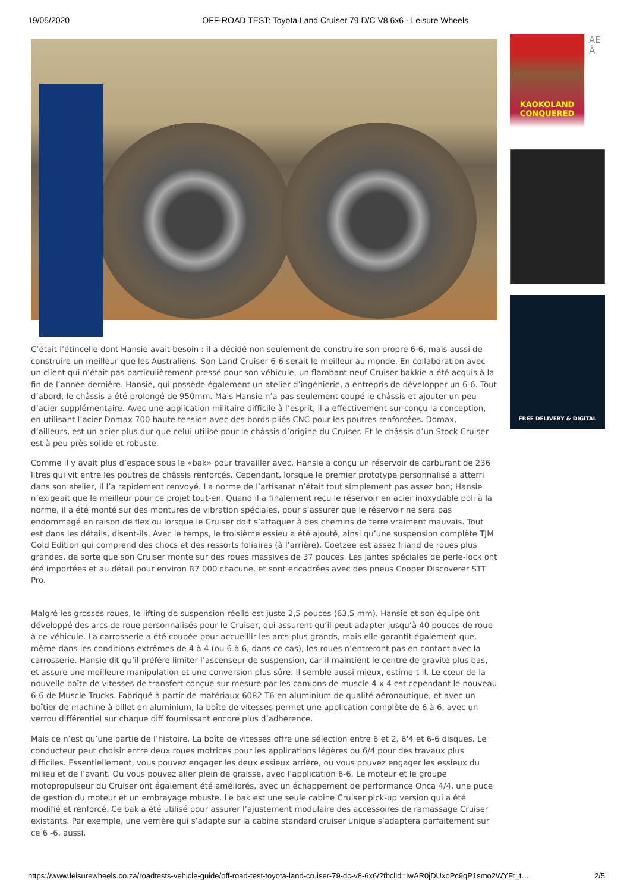19/05/2020 OFF-ROAD TEST: Toyota Land Cruiser 79 D/C V8 6x6 - Leisure Wheels
C’était l’étincelle dont Hansie avait besoin : il a décidé non seulement de construire son propre 6-6, mais aussi de construire un meilleur que les Australiens. Son Land Cruiser 6-6 serait le meilleur au monde. En collaboration avec un client qui n’était pas particulièrement pressé pour son véhicule, un flambant neuf Cruiser bakkie a été acquis à la fin de l’année dernière. Hansie, qui possède également un atelier d’ingénierie, a entrepris de développer un 6-6. Tout d’abord, le châssis a été prolongé de 950mm. Mais Hansie n’a pas seulement coupé le châssis et ajouter un peu d’acier supplémentaire. Avec une application militaire difficile à l’esprit, il a effectivement sur-conçu la conception, en utilisant l’acier Domax 700 haute tension avec des bords pliés CNC pour les poutres renforcées. Domax, d’ailleurs, est un acier plus dur que celui utilisé pour le châssis d’origine du Cruiser. Et le châssis d’un Stock Cruiser est à peu près solide et robuste.
Comme il y avait plus d’espace sous le «bak» pour travailler avec, Hansie a conçu un réservoir de carburant de 236 litres qui vit entre les poutres de châssis renforcés. Cependant, lorsque le premier prototype personnalisé a atterri dans son atelier, il l’a rapidement renvoyé. La norme de l’artisanat n’était tout simplement pas assez bon; Hansie n’exigeait que le meilleur pour ce projet tout-en. Quand il a finalement reçu le réservoir en acier inoxydable poli à la norme, il a été monté sur des montures de vibration spéciales, pour s’assurer que le réservoir ne sera pas endommagé en raison de flex ou lorsque le Cruiser doit s’attaquer à des chemins de terre vraiment mauvais. Tout est dans les détails, disent-ils. Avec le temps, le troisième essieu a été ajouté, ainsi qu’une suspension complète TJM Gold Edition qui comprend des chocs et des ressorts foliaires (à l’arrière). Coetzee est assez friand de roues plus grandes, de sorte que son Cruiser monte sur des roues massives de 37 pouces. Les jantes spéciales de perle-lock ont été importées et au détail pour environ R7 000 chacune, et sont encadrées avec des pneus Cooper Discoverer STT Pro.
Malgré les grosses roues, le lifting de suspension réelle est juste 2,5 pouces (63,5 mm). Hansie et son équipe ont développé des arcs de roue personnalisés pour le Cruiser, qui assurent qu’il peut adapter jusqu’à 40 pouces de roue à ce véhicule. La carrosserie a été coupée pour accueillir les arcs plus grands, mais elle garantit également que, même dans les conditions extrêmes de 4 à 4 (ou 6 à 6, dans ce cas), les roues n’entreront pas en contact avec la carrosserie. Hansie dit qu’il préfère limiter l’ascenseur de suspension, car il maintient le centre de gravité plus bas, et assure une meilleure manipulation et une conversion plus sûre. Il semble aussi mieux, estime-t-il. Le cœur de la nouvelle boîte de vitesses de transfert conçue sur mesure par les camions de muscle 4 x 4 est cependant le nouveau 6-6 de Muscle Trucks. Fabriqué à partir de matériaux 6082 T6 en aluminium de qualité aéronautique, et avec un boîtier de machine à billet en aluminium, la boîte de vitesses permet une application complète de 6 à 6, avec un verrou différentiel sur chaque diff fournissant encore plus d’adhérence.
Mais ce n’est qu’une partie de l’histoire. La boîte de vitesses offre une sélection entre 6 et 2, 6'4 et 6-6 disques. Le conducteur peut choisir entre deux roues motrices pour les applications légères ou 6/4 pour des travaux plus difficiles. Essentiellement, vous pouvez engager les deux essieux arrière, ou vous pouvez engager les essieux du milieu et de l’avant. Ou vous pouvez aller plein de graisse, avec l’application 6-6. Le moteur et le groupe motopropulseur du Cruiser ont également été améliorés, avec un échappement de performance Onca 4/4, une puce de gestion du moteur et un embrayage robuste. Le bak est une seule cabine Cruiser pick-up version qui a été modifié et renforcé. Ce bak a été utilisé pour assurer l’ajustement modulaire des accessoires de ramassage Cruiser existants. Par exemple, une verrière qui s’adapte sur la cabine standard cruiser unique s’adaptera parfaitement sur ce 6 -6, aussi.
KAOKOLAND CONQUERED
AE
À
FREE DELIVERY & DIGITAL
https://www.leisurewheels.co.za/roadtests-vehicle-guide/off-road-test-toyota-land-cruiser-79-dc-v8-6x6/?fbclid=IwAR0jDUxoPc9qP1smo2WYFt_t… 2/5